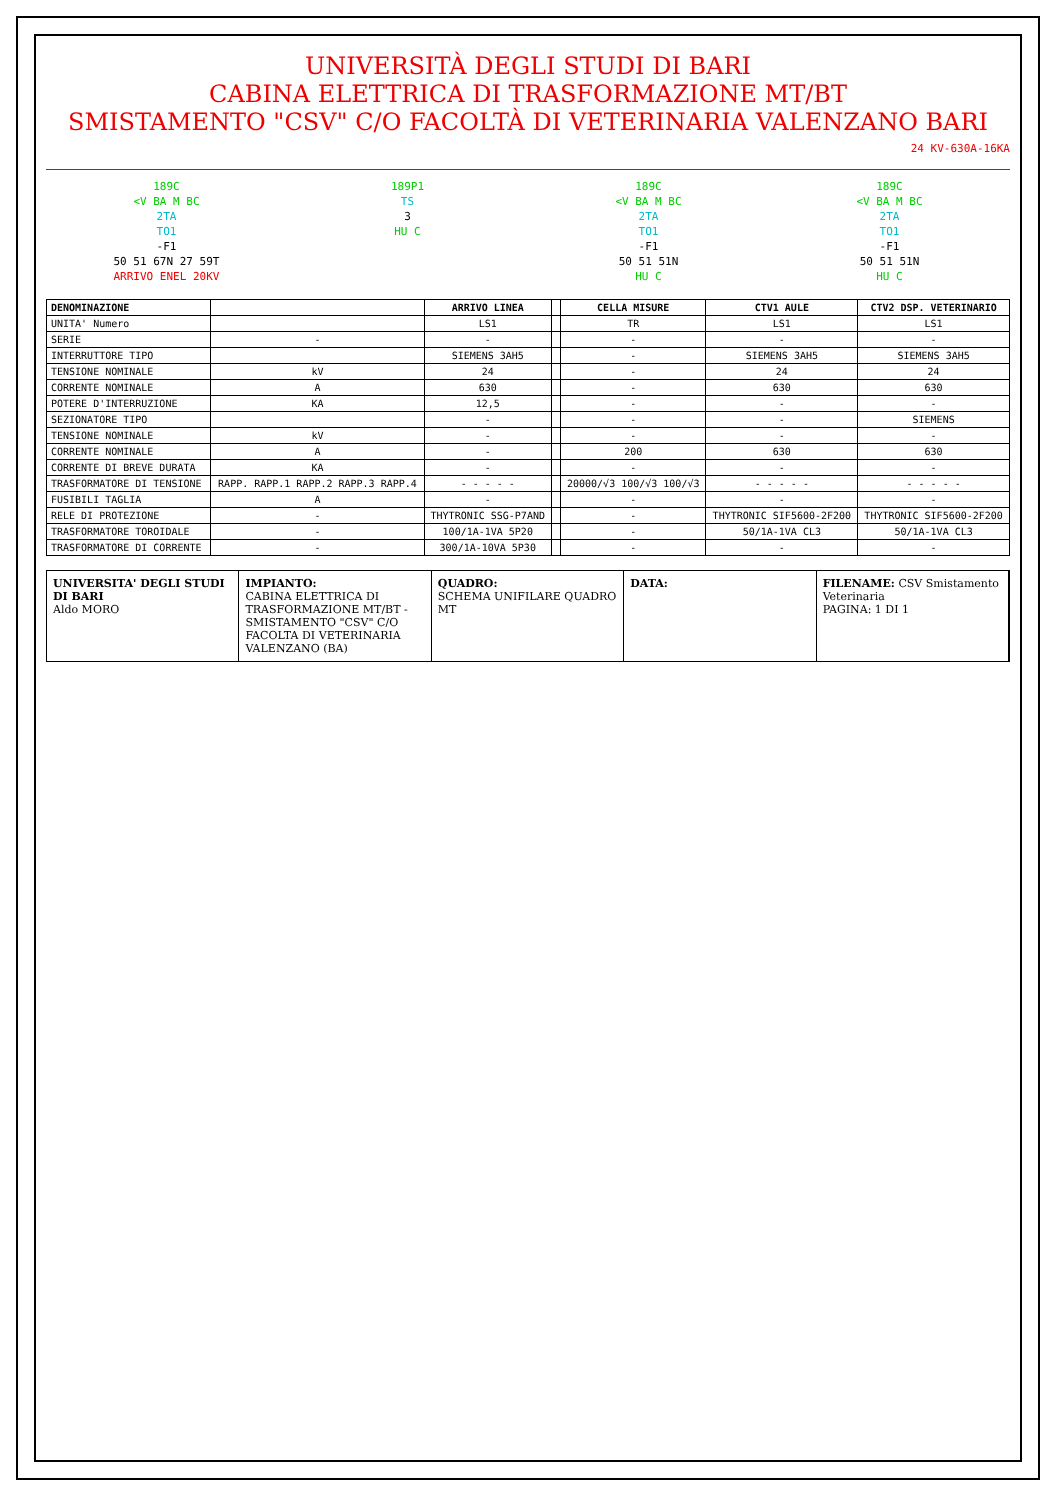UNIVERSITÀ DEGLI STUDI DI BARI
CABINA ELETTRICA DI TRASFORMAZIONE MT/BT
SMISTAMENTO "CSV" C/O FACOLTÀ DI VETERINARIA VALENZANO BARI
24 KV-630A-16KA
189C
<V BA M BC
2TA
TO1
-F1
50 51 67N 27 59T
ARRIVO ENEL 20KV
189P1
TS
3
HU C
189C
<V BA M BC
2TA
TO1
-F1
50 51 51N
HU C
189C
<V BA M BC
2TA
TO1
-F1
50 51 51N
HU C
| DENOMINAZIONE | | ARRIVO LINEA | | CELLA MISURE | CTV1 AULE | CTV2 DSP. VETERINARIO |
| --- | --- | --- | --- | --- | --- | --- |
| UNITA' Numero | | LS1 | | TR | LS1 | LS1 |
| SERIE | - | - | | - | - | - |
| INTERRUTTORE TIPO | | SIEMENS 3AH5 | | - | SIEMENS 3AH5 | SIEMENS 3AH5 |
| TENSIONE NOMINALE | kV | 24 | | - | 24 | 24 |
| CORRENTE NOMINALE | A | 630 | | - | 630 | 630 |
| POTERE D'INTERRUZIONE | KA | 12,5 | | - | - | - |
| SEZIONATORE TIPO | | - | | - | - | SIEMENS |
| TENSIONE NOMINALE | kV | - | | - | - | - |
| CORRENTE NOMINALE | A | - | | 200 | 630 | 630 |
| CORRENTE DI BREVE DURATA | KA | - | | - | - | - |
| TRASFORMATORE DI TENSIONE | RAPP. RAPP.1 RAPP.2 RAPP.3 RAPP.4 | - - - - - | | 20000/√3 100/√3 100/√3 | - - - - - | - - - - - |
| FUSIBILI TAGLIA | A | - | | - | - | - |
| RELE DI PROTEZIONE | - | THYTRONIC SSG-P7AND | | - | THYTRONIC SIF5600-2F200 | THYTRONIC SIF5600-2F200 |
| TRASFORMATORE TOROIDALE | - | 100/1A-1VA 5P20 | | - | 50/1A-1VA CL3 | 50/1A-1VA CL3 |
| TRASFORMATORE DI CORRENTE | - | 300/1A-10VA 5P30 | | - | - | - |
UNIVERSITA' DEGLI STUDI DI BARI
Aldo MORO
IMPIANTO:
CABINA ELETTRICA DI TRASFORMAZIONE MT/BT - SMISTAMENTO "CSV" C/O FACOLTA DI VETERINARIA VALENZANO (BA)
QUADRO:
SCHEMA UNIFILARE QUADRO MT
DATA: FILENAME: CSV Smistamento Veterinaria
PAGINA: 1 DI 1